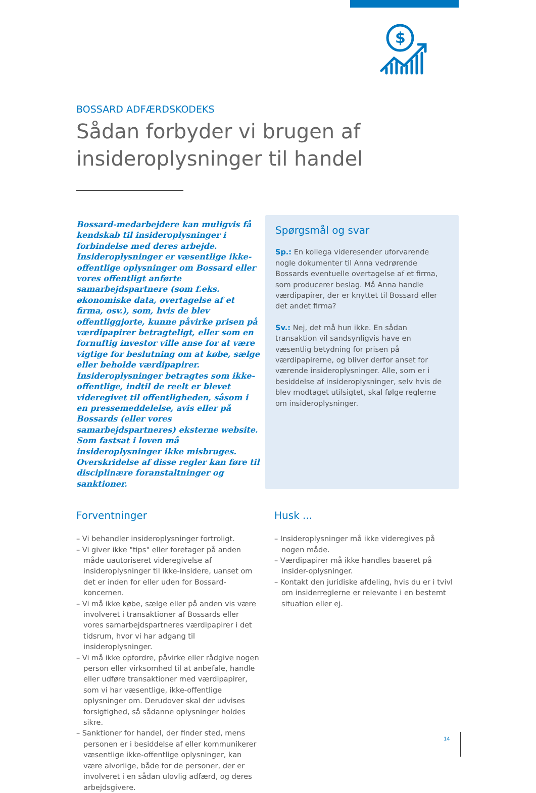$
BOSSARD ADFÆRDSKODEKS
Sådan forbyder vi brugen af insideroplysninger til handel
Bossard-medarbejdere kan muligvis få kendskab til insideroplysninger i forbindelse med deres arbejde. Insideroplysninger er væsentlige ikke-offentlige oplysninger om Bossard eller vores offentligt anførte samarbejdspartnere (som f.eks. økonomiske data, overtagelse af et firma, osv.), som, hvis de blev offentliggjorte, kunne påvirke prisen på værdipapirer betragteligt, eller som en fornuftig investor ville anse for at være vigtige for beslutning om at købe, sælge eller beholde værdipapirer. Insideroplysninger betragtes som ikke-offentlige, indtil de reelt er blevet videregivet til offentligheden, såsom i en pressemeddelelse, avis eller på Bossards (eller vores samarbejdspartneres) eksterne website. Som fastsat i loven må insideroplysninger ikke misbruges. Overskridelse af disse regler kan føre til disciplinære foranstaltninger og sanktioner.
Spørgsmål og svar
Sp.: En kollega videresender uforvarende nogle dokumenter til Anna vedrørende Bossards eventuelle overtagelse af et firma, som producerer beslag. Må Anna handle værdipapirer, der er knyttet til Bossard eller det andet firma?
Sv.: Nej, det må hun ikke. En sådan transaktion vil sandsynligvis have en væsentlig betydning for prisen på værdipapirerne, og bliver derfor anset for værende insideroplysninger. Alle, som er i besiddelse af insideroplysninger, selv hvis de blev modtaget utilsigtet, skal følge reglerne om insideroplysninger.
Forventninger
– Vi behandler insideroplysninger fortroligt.
– Vi giver ikke "tips" eller foretager på anden måde uautoriseret videregivelse af insideroplysninger til ikke-insidere, uanset om det er inden for eller uden for Bossard-koncernen.
– Vi må ikke købe, sælge eller på anden vis være involveret i transaktioner af Bossards eller vores samarbejdspartneres værdipapirer i det tidsrum, hvor vi har adgang til insideroplysninger.
– Vi må ikke opfordre, påvirke eller rådgive nogen person eller virksomhed til at anbefale, handle eller udføre transaktioner med værdipapirer, som vi har væsentlige, ikke-offentlige oplysninger om. Derudover skal der udvises forsigtighed, så sådanne oplysninger holdes sikre.
– Sanktioner for handel, der finder sted, mens personen er i besiddelse af eller kommunikerer væsentlige ikke-offentlige oplysninger, kan være alvorlige, både for de personer, der er involveret i en sådan ulovlig adfærd, og deres arbejdsgivere.
Husk ...
– Insideroplysninger må ikke videregives på nogen måde.
– Værdipapirer må ikke handles baseret på insider-oplysninger.
– Kontakt den juridiske afdeling, hvis du er i tvivl om insiderreglerne er relevante i en bestemt situation eller ej.
14